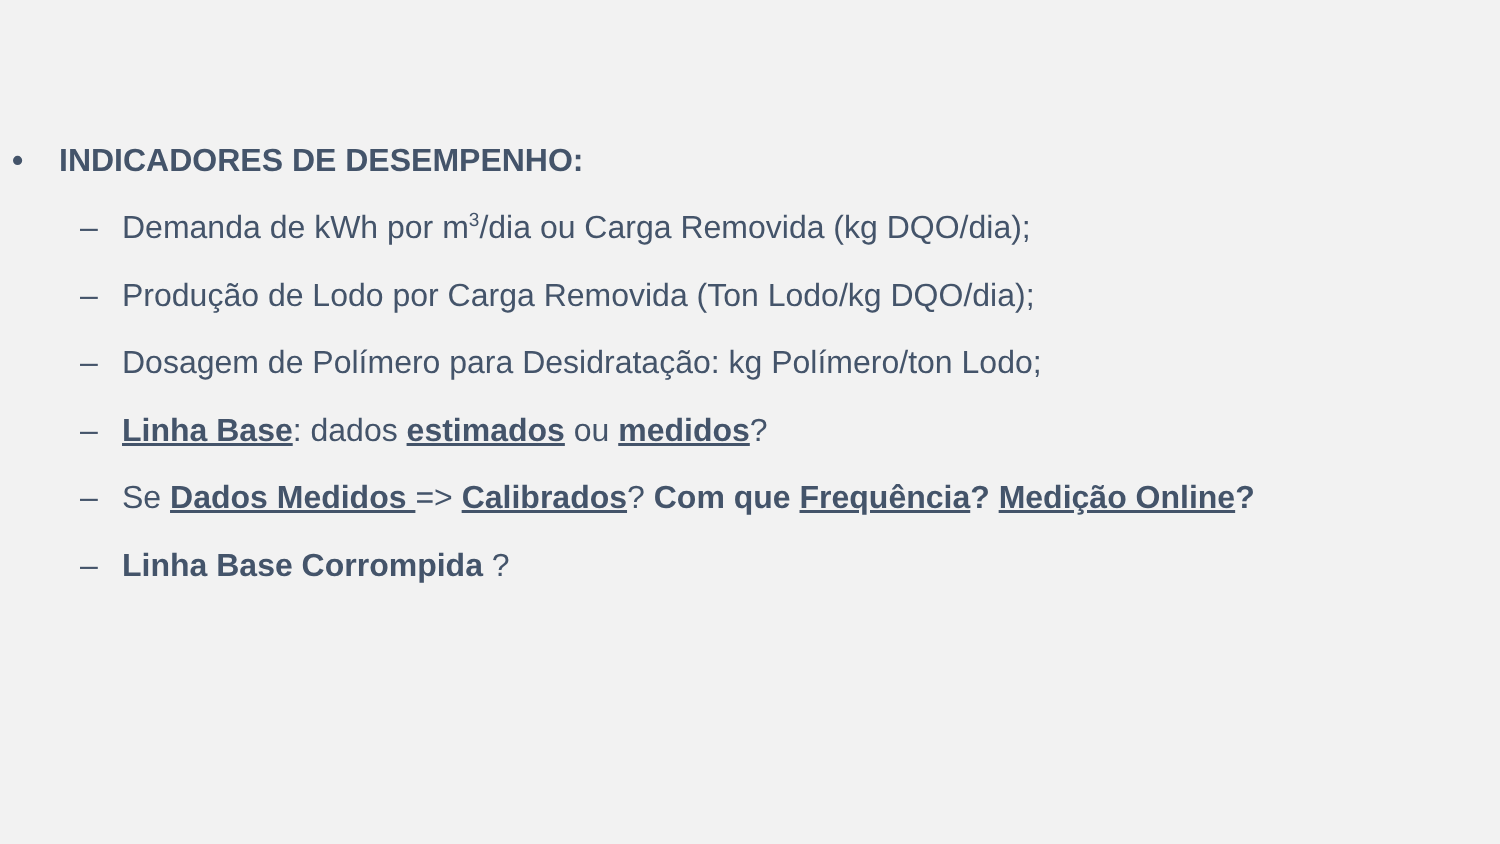• INDICADORES DE DESEMPENHO:
– Demanda de kWh por m<sup>3</sup>/dia ou Carga Removida (kg DQO/dia);
– Produção de Lodo por Carga Removida (Ton Lodo/kg DQO/dia);
– Dosagem de Polímero para Desidratação: kg Polímero/ton Lodo;
– Linha Base: dados estimados ou medidos?
– Se Dados Medidos => Calibrados? Com que Frequência? Medição Online?
– Linha Base Corrompida ?